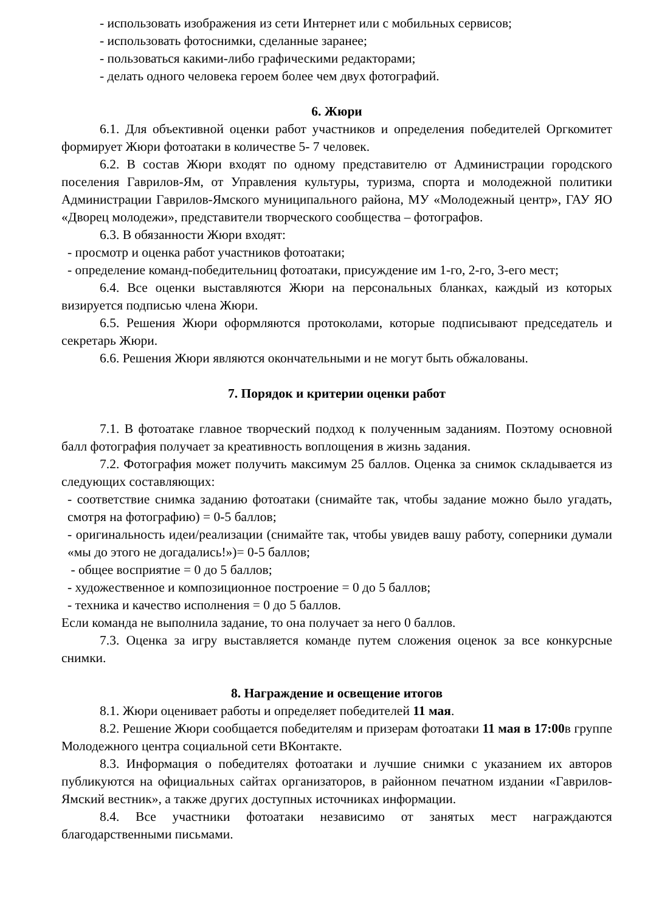- использовать изображения из сети Интернет или с мобильных сервисов;
- использовать фотоснимки, сделанные заранее;
- пользоваться какими-либо графическими редакторами;
- делать одного человека героем более чем двух фотографий.
6. Жюри
6.1. Для объективной оценки работ участников и определения победителей Оргкомитет формирует Жюри фотоатаки в количестве 5- 7 человек.
6.2. В состав Жюри входят по одному представителю от Администрации городского поселения Гаврилов-Ям, от Управления культуры, туризма, спорта и молодежной политики Администрации Гаврилов-Ямского муниципального района, МУ «Молодежный центр», ГАУ ЯО «Дворец молодежи», представители творческого сообщества – фотографов.
6.3. В обязанности Жюри входят:
- просмотр и оценка работ участников фотоатаки;
- определение команд-победительниц фотоатаки, присуждение им 1-го, 2-го, 3-его мест;
6.4. Все оценки выставляются Жюри на персональных бланках, каждый из которых визируется подписью члена Жюри.
6.5. Решения Жюри оформляются протоколами, которые подписывают председатель и секретарь Жюри.
6.6. Решения Жюри являются окончательными и не могут быть обжалованы.
7. Порядок и критерии оценки работ
7.1. В фотоатаке главное творческий подход к полученным заданиям. Поэтому основной балл фотография получает за креативность воплощения в жизнь задания.
7.2. Фотография может получить максимум 25 баллов. Оценка за снимок складывается из следующих составляющих:
- соответствие снимка заданию фотоатаки (снимайте так, чтобы задание можно было угадать, смотря на фотографию) = 0-5 баллов;
- оригинальность идеи/реализации (снимайте так, чтобы увидев вашу работу, соперники думали «мы до этого не догадались!»)= 0-5 баллов;
- общее восприятие = 0 до 5 баллов;
- художественное и композиционное построение = 0 до 5 баллов;
- техника и качество исполнения = 0 до 5 баллов.
Если команда не выполнила задание, то она получает за него 0 баллов.
7.3. Оценка за игру выставляется команде путем сложения оценок за все конкурсные снимки.
8. Награждение и освещение итогов
8.1. Жюри оценивает работы и определяет победителей 11 мая.
8.2. Решение Жюри сообщается победителям и призерам фотоатаки 11 мая в 17:00в группе Молодежного центра социальной сети ВКонтакте.
8.3. Информация о победителях фотоатаки и лучшие снимки с указанием их авторов публикуются на официальных сайтах организаторов, в районном печатном издании «Гаврилов-Ямский вестник», а также других доступных источниках информации.
8.4. Все участники фотоатаки независимо от занятых мест награждаются благодарственными письмами.